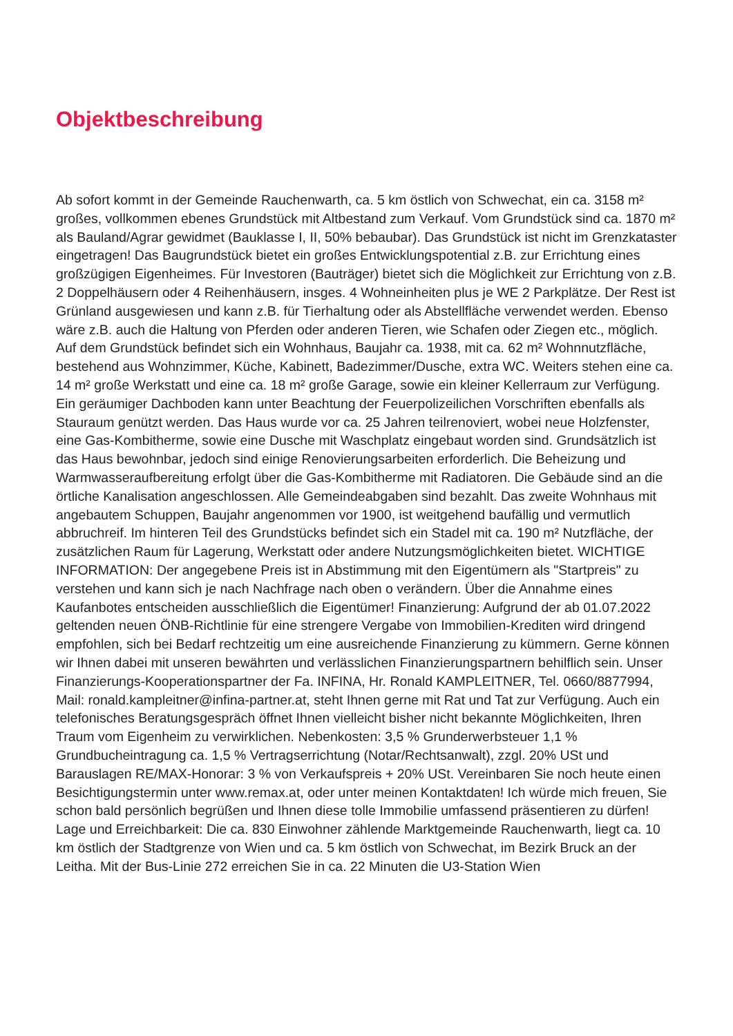Objektbeschreibung
Ab sofort kommt in der Gemeinde Rauchenwarth, ca. 5 km östlich von Schwechat, ein ca. 3158 m² großes, vollkommen ebenes Grundstück mit Altbestand zum Verkauf. Vom Grundstück sind ca. 1870 m² als Bauland/Agrar gewidmet (Bauklasse I, II, 50% bebaubar). Das Grundstück ist nicht im Grenzkataster eingetragen! Das Baugrundstück bietet ein großes Entwicklungspotential z.B. zur Errichtung eines großzügigen Eigenheimes. Für Investoren (Bauträger) bietet sich die Möglichkeit zur Errichtung von z.B. 2 Doppelhäusern oder 4 Reihenhäusern, insges. 4 Wohneinheiten plus je WE 2 Parkplätze. Der Rest ist Grünland ausgewiesen und kann z.B. für Tierhaltung oder als Abstellfläche verwendet werden. Ebenso wäre z.B. auch die Haltung von Pferden oder anderen Tieren, wie Schafen oder Ziegen etc., möglich. Auf dem Grundstück befindet sich ein Wohnhaus, Baujahr ca. 1938, mit ca. 62 m² Wohnnutzfläche, bestehend aus Wohnzimmer, Küche, Kabinett, Badezimmer/Dusche, extra WC. Weiters stehen eine ca. 14 m² große Werkstatt und eine ca. 18 m² große Garage, sowie ein kleiner Kellerraum zur Verfügung. Ein geräumiger Dachboden kann unter Beachtung der Feuerpolizeilichen Vorschriften ebenfalls als Stauraum genützt werden. Das Haus wurde vor ca. 25 Jahren teilrenoviert, wobei neue Holzfenster, eine Gas-Kombitherme, sowie eine Dusche mit Waschplatz eingebaut worden sind. Grundsätzlich ist das Haus bewohnbar, jedoch sind einige Renovierungsarbeiten erforderlich. Die Beheizung und Warmwasseraufbereitung erfolgt über die Gas-Kombitherme mit Radiatoren. Die Gebäude sind an die örtliche Kanalisation angeschlossen. Alle Gemeindeabgaben sind bezahlt. Das zweite Wohnhaus mit angebautem Schuppen, Baujahr angenommen vor 1900, ist weitgehend baufällig und vermutlich abbruchreif. Im hinteren Teil des Grundstücks befindet sich ein Stadel mit ca. 190 m² Nutzfläche, der zusätzlichen Raum für Lagerung, Werkstatt oder andere Nutzungsmöglichkeiten bietet. WICHTIGE INFORMATION: Der angegebene Preis ist in Abstimmung mit den Eigentümern als "Startpreis" zu verstehen und kann sich je nach Nachfrage nach oben o verändern. Über die Annahme eines Kaufanbotes entscheiden ausschließlich die Eigentümer! Finanzierung: Aufgrund der ab 01.07.2022 geltenden neuen ÖNB-Richtlinie für eine strengere Vergabe von Immobilien-Krediten wird dringend empfohlen, sich bei Bedarf rechtzeitig um eine ausreichende Finanzierung zu kümmern. Gerne können wir Ihnen dabei mit unseren bewährten und verlässlichen Finanzierungspartnern behilflich sein. Unser Finanzierungs-Kooperationspartner der Fa. INFINA, Hr. Ronald KAMPLEITNER, Tel. 0660/8877994, Mail: ronald.kampleitner@infina-partner.at, steht Ihnen gerne mit Rat und Tat zur Verfügung. Auch ein telefonisches Beratungsgespräch öffnet Ihnen vielleicht bisher nicht bekannte Möglichkeiten, Ihren Traum vom Eigenheim zu verwirklichen. Nebenkosten: 3,5 % Grunderwerbsteuer 1,1 % Grundbucheintragung ca. 1,5 % Vertragserrichtung (Notar/Rechtsanwalt), zzgl. 20% USt und Barauslagen RE/MAX-Honorar: 3 % von Verkaufspreis + 20% USt. Vereinbaren Sie noch heute einen Besichtigungstermin unter www.remax.at, oder unter meinen Kontaktdaten! Ich würde mich freuen, Sie schon bald persönlich begrüßen und Ihnen diese tolle Immobilie umfassend präsentieren zu dürfen! Lage und Erreichbarkeit: Die ca. 830 Einwohner zählende Marktgemeinde Rauchenwarth, liegt ca. 10 km östlich der Stadtgrenze von Wien und ca. 5 km östlich von Schwechat, im Bezirk Bruck an der Leitha. Mit der Bus-Linie 272 erreichen Sie in ca. 22 Minuten die U3-Station Wien